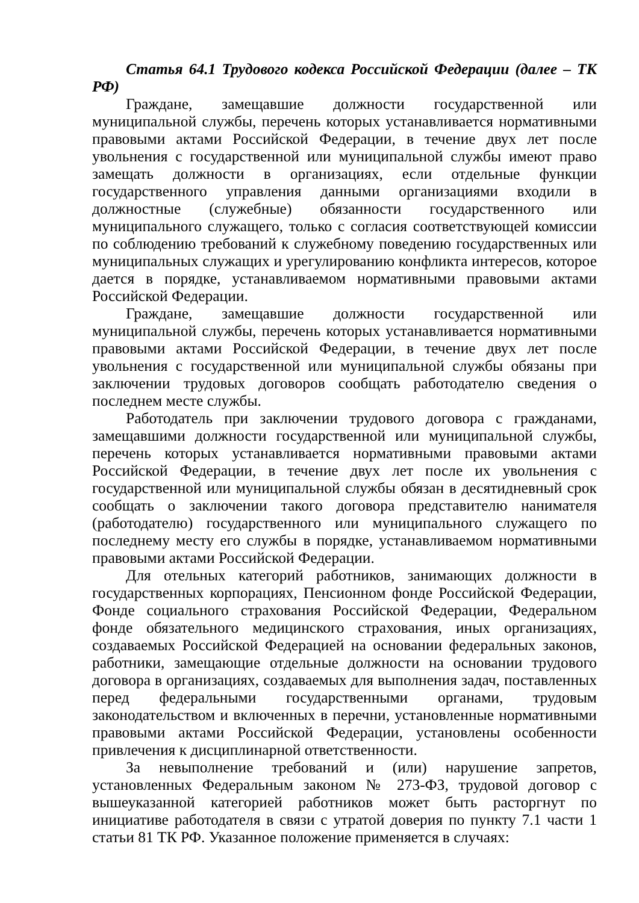Статья 64.1 Трудового кодекса Российской Федерации (далее – ТК РФ)
Граждане, замещавшие должности государственной или муниципальной службы, перечень которых устанавливается нормативными правовыми актами Российской Федерации, в течение двух лет после увольнения с государственной или муниципальной службы имеют право замещать должности в организациях, если отдельные функции государственного управления данными организациями входили в должностные (служебные) обязанности государственного или муниципального служащего, только с согласия соответствующей комиссии по соблюдению требований к служебному поведению государственных или муниципальных служащих и урегулированию конфликта интересов, которое дается в порядке, устанавливаемом нормативными правовыми актами Российской Федерации.
Граждане, замещавшие должности государственной или муниципальной службы, перечень которых устанавливается нормативными правовыми актами Российской Федерации, в течение двух лет после увольнения с государственной или муниципальной службы обязаны при заключении трудовых договоров сообщать работодателю сведения о последнем месте службы.
Работодатель при заключении трудового договора с гражданами, замещавшими должности государственной или муниципальной службы, перечень которых устанавливается нормативными правовыми актами Российской Федерации, в течение двух лет после их увольнения с государственной или муниципальной службы обязан в десятидневный срок сообщать о заключении такого договора представителю нанимателя (работодателю) государственного или муниципального служащего по последнему месту его службы в порядке, устанавливаемом нормативными правовыми актами Российской Федерации.
Для отельных категорий работников, занимающих должности в государственных корпорациях, Пенсионном фонде Российской Федерации, Фонде социального страхования Российской Федерации, Федеральном фонде обязательного медицинского страхования, иных организациях, создаваемых Российской Федерацией на основании федеральных законов, работники, замещающие отдельные должности на основании трудового договора в организациях, создаваемых для выполнения задач, поставленных перед федеральными государственными органами, трудовым законодательством и включенных в перечни, установленные нормативными правовыми актами Российской Федерации, установлены особенности привлечения к дисциплинарной ответственности.
За невыполнение требований и (или) нарушение запретов, установленных Федеральным законом № 273-ФЗ, трудовой договор с вышеуказанной категорией работников может быть расторгнут по инициативе работодателя в связи с утратой доверия по пункту 7.1 части 1 статьи 81 ТК РФ. Указанное положение применяется в случаях: